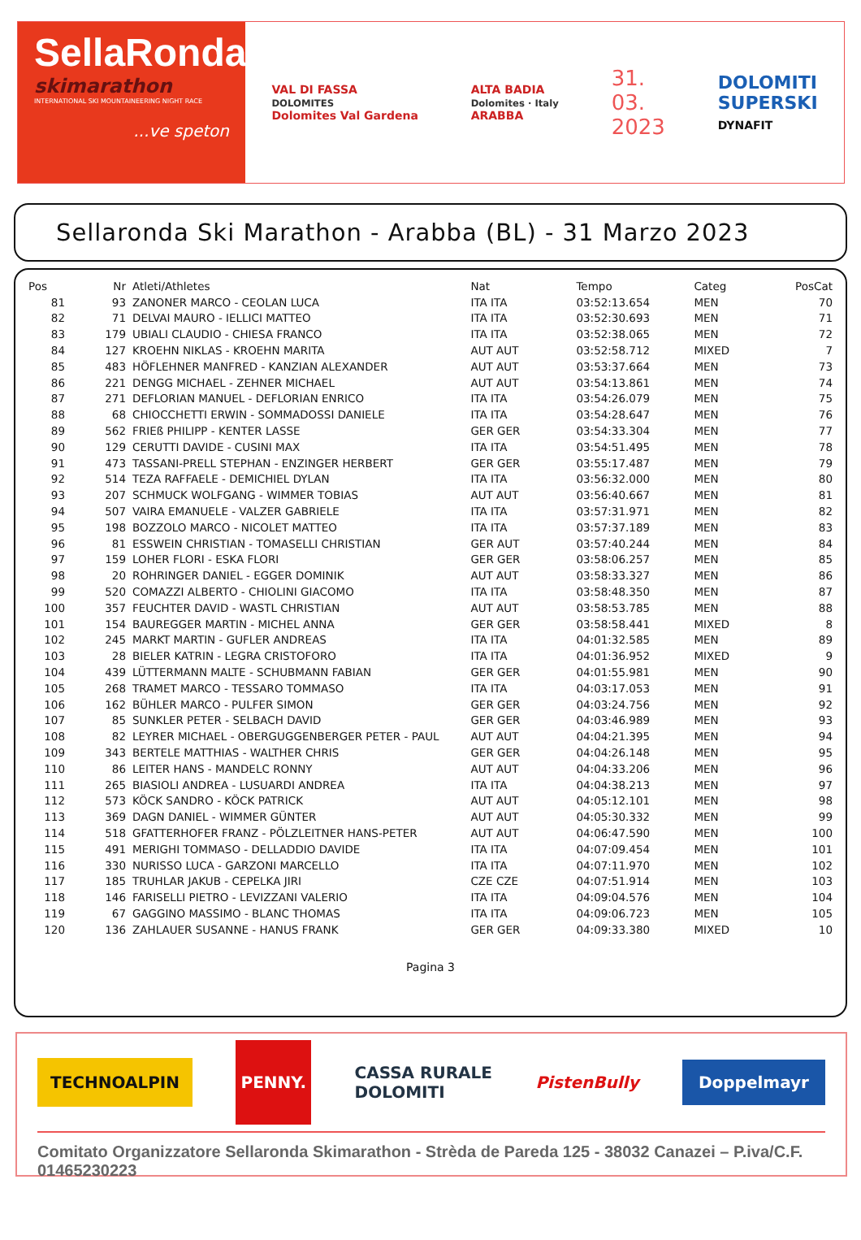SellaRonda
skimarathon
INTERNATIONAL SKI MOUNTAINEERING NIGHT RACE
...ve speton
VAL DI FASSA
DOLOMITES
Dolomites Val Gardena
ALTA BADIA
Dolomites · Italy
ARABBA
31.
03.
2023
DOLOMITI
SUPERSKI
DYNAFIT
Sellaronda Ski Marathon - Arabba (BL) - 31 Marzo 2023
| Pos | Nr | Atleti/Athletes | Nat | Tempo | Categ | PosCat |
| --- | --- | --- | --- | --- | --- | --- |
| 81 | 93 | ZANONER MARCO - CEOLAN LUCA | ITA ITA | 03:52:13.654 | MEN | 70 |
| 82 | 71 | DELVAI MAURO - IELLICI MATTEO | ITA ITA | 03:52:30.693 | MEN | 71 |
| 83 | 179 | UBIALI CLAUDIO - CHIESA FRANCO | ITA ITA | 03:52:38.065 | MEN | 72 |
| 84 | 127 | KROEHN NIKLAS - KROEHN MARITA | AUT AUT | 03:52:58.712 | MIXED | 7 |
| 85 | 483 | HÖFLEHNER MANFRED - KANZIAN ALEXANDER | AUT AUT | 03:53:37.664 | MEN | 73 |
| 86 | 221 | DENGG MICHAEL - ZEHNER MICHAEL | AUT AUT | 03:54:13.861 | MEN | 74 |
| 87 | 271 | DEFLORIAN MANUEL - DEFLORIAN ENRICO | ITA ITA | 03:54:26.079 | MEN | 75 |
| 88 | 68 | CHIOCCHETTI ERWIN - SOMMADOSSI DANIELE | ITA ITA | 03:54:28.647 | MEN | 76 |
| 89 | 562 | FRIEß PHILIPP - KENTER LASSE | GER GER | 03:54:33.304 | MEN | 77 |
| 90 | 129 | CERUTTI DAVIDE - CUSINI MAX | ITA ITA | 03:54:51.495 | MEN | 78 |
| 91 | 473 | TASSANI-PRELL STEPHAN - ENZINGER HERBERT | GER GER | 03:55:17.487 | MEN | 79 |
| 92 | 514 | TEZA RAFFAELE - DEMICHIEL DYLAN | ITA ITA | 03:56:32.000 | MEN | 80 |
| 93 | 207 | SCHMUCK WOLFGANG - WIMMER TOBIAS | AUT AUT | 03:56:40.667 | MEN | 81 |
| 94 | 507 | VAIRA EMANUELE - VALZER GABRIELE | ITA ITA | 03:57:31.971 | MEN | 82 |
| 95 | 198 | BOZZOLO MARCO - NICOLET MATTEO | ITA ITA | 03:57:37.189 | MEN | 83 |
| 96 | 81 | ESSWEIN CHRISTIAN - TOMASELLI CHRISTIAN | GER AUT | 03:57:40.244 | MEN | 84 |
| 97 | 159 | LOHER FLORI - ESKA FLORI | GER GER | 03:58:06.257 | MEN | 85 |
| 98 | 20 | ROHRINGER DANIEL - EGGER DOMINIK | AUT AUT | 03:58:33.327 | MEN | 86 |
| 99 | 520 | COMAZZI ALBERTO - CHIOLINI GIACOMO | ITA ITA | 03:58:48.350 | MEN | 87 |
| 100 | 357 | FEUCHTER DAVID - WASTL CHRISTIAN | AUT AUT | 03:58:53.785 | MEN | 88 |
| 101 | 154 | BAUREGGER MARTIN - MICHEL ANNA | GER GER | 03:58:58.441 | MIXED | 8 |
| 102 | 245 | MARKT MARTIN - GUFLER ANDREAS | ITA ITA | 04:01:32.585 | MEN | 89 |
| 103 | 28 | BIELER KATRIN - LEGRA CRISTOFORO | ITA ITA | 04:01:36.952 | MIXED | 9 |
| 104 | 439 | LÜTTERMANN MALTE - SCHUBMANN FABIAN | GER GER | 04:01:55.981 | MEN | 90 |
| 105 | 268 | TRAMET MARCO - TESSARO TOMMASO | ITA ITA | 04:03:17.053 | MEN | 91 |
| 106 | 162 | BÜHLER MARCO - PULFER SIMON | GER GER | 04:03:24.756 | MEN | 92 |
| 107 | 85 | SUNKLER PETER - SELBACH DAVID | GER GER | 04:03:46.989 | MEN | 93 |
| 108 | 82 | LEYRER MICHAEL - OBERGUGGENBERGER PETER - PAUL | AUT AUT | 04:04:21.395 | MEN | 94 |
| 109 | 343 | BERTELE MATTHIAS - WALTHER CHRIS | GER GER | 04:04:26.148 | MEN | 95 |
| 110 | 86 | LEITER HANS - MANDELC RONNY | AUT AUT | 04:04:33.206 | MEN | 96 |
| 111 | 265 | BIASIOLI ANDREA - LUSUARDI ANDREA | ITA ITA | 04:04:38.213 | MEN | 97 |
| 112 | 573 | KÖCK SANDRO - KÖCK PATRICK | AUT AUT | 04:05:12.101 | MEN | 98 |
| 113 | 369 | DAGN DANIEL - WIMMER GÜNTER | AUT AUT | 04:05:30.332 | MEN | 99 |
| 114 | 518 | GFATTERHOFER FRANZ - PÖLZLEITNER HANS-PETER | AUT AUT | 04:06:47.590 | MEN | 100 |
| 115 | 491 | MERIGHI TOMMASO - DELLADDIO DAVIDE | ITA ITA | 04:07:09.454 | MEN | 101 |
| 116 | 330 | NURISSO LUCA - GARZONI MARCELLO | ITA ITA | 04:07:11.970 | MEN | 102 |
| 117 | 185 | TRUHLAR JAKUB - CEPELKA JIRI | CZE CZE | 04:07:51.914 | MEN | 103 |
| 118 | 146 | FARISELLI PIETRO - LEVIZZANI VALERIO | ITA ITA | 04:09:04.576 | MEN | 104 |
| 119 | 67 | GAGGINO MASSIMO - BLANC THOMAS | ITA ITA | 04:09:06.723 | MEN | 105 |
| 120 | 136 | ZAHLAUER SUSANNE - HANUS FRANK | GER GER | 04:09:33.380 | MIXED | 10 |
Pagina 3
TECHNOALPIN PENNY. CASSA RURALE
DOLOMITI PistenBully Doppelmayr
Comitato Organizzatore Sellaronda Skimarathon - Strèda de Pareda 125 - 38032 Canazei – P.iva/C.F. 01465230223